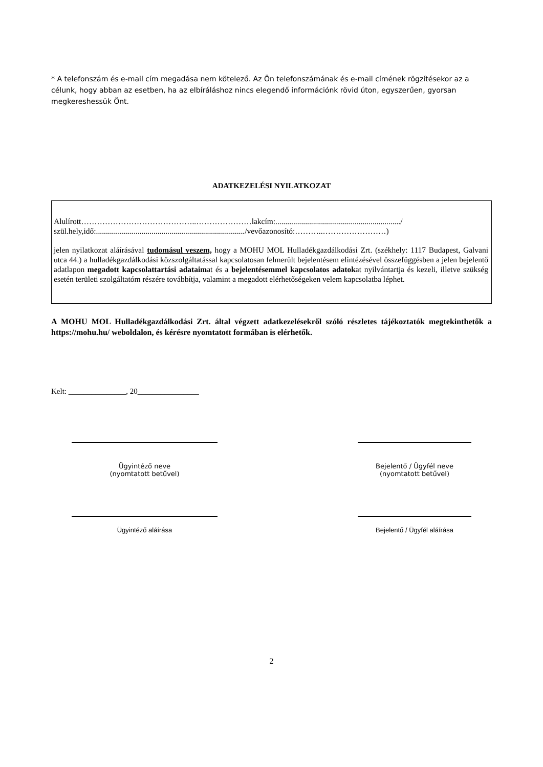* A telefonszám és e-mail cím megadása nem kötelező. Az Ön telefonszámának és e-mail címének rögzítésekor az a célunk, hogy abban az esetben, ha az elbíráláshoz nincs elegendő információnk rövid úton, egyszerűen, gyorsan megkereshessük Önt.
ADATKEZELÉSI NYILATKOZAT
Alulírott……………………………………..…………………lakcím:.............................................................../ szül.hely,idő:.........................................................................../vevőazonosító:………..……………………)
jelen nyilatkozat aláírásával tudomásul veszem, hogy a MOHU MOL Hulladékgazdálkodási Zrt. (székhely: 1117 Budapest, Galvani utca 44.) a hulladékgazdálkodási közszolgáltatással kapcsolatosan felmerült bejelentésem elintézésével összefüggésben a jelen bejelentő adatlapon megadott kapcsolattartási adataimat és a bejelentésemmel kapcsolatos adatokat nyilvántartja és kezeli, illetve szükség esetén területi szolgáltatóm részére továbbítja, valamint a megadott elérhetőségeken velem kapcsolatba léphet.
A MOHU MOL Hulladékgazdálkodási Zrt. által végzett adatkezelésekről szóló részletes tájékoztatók megtekinthetők a https://mohu.hu/ weboldalon, és kérésre nyomtatott formában is elérhetők.
Kelt: _______________, 20________________
Ügyintéző neve
(nyomtatott betűvel)
Bejelentő / Ügyfél neve
(nyomtatott betűvel)
Ügyintéző aláírása Bejelentő / Ügyfél aláírása
2